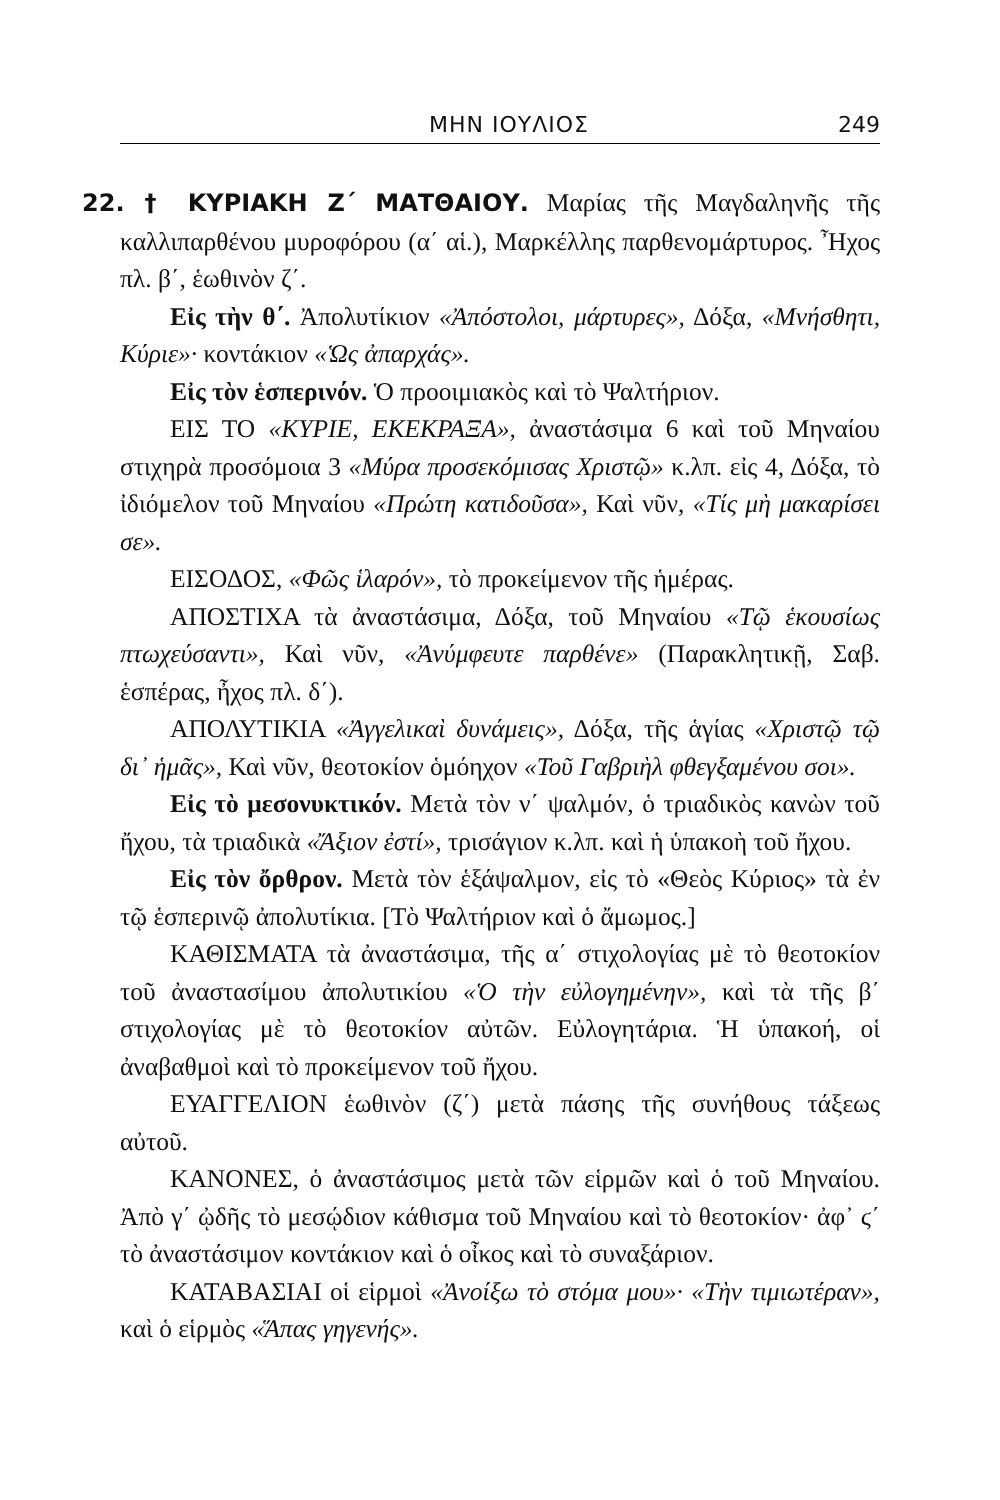ΜΗΝ ΙΟΥΛΙΟΣ 249
22. † ΚΥΡΙΑΚΗ Ζ΄ ΜΑΤΘΑΙΟΥ. Μαρίας τῆς Μαγδαληνῆς τῆς καλλιπαρθένου μυροφόρου (α΄ αἱ.), Μαρκέλλης παρθενομάρτυρος. Ἦχος πλ. β΄, ἑωθινὸν ζ΄.
Εἰς τὴν θ΄. Ἀπολυτίκιον «Ἀπόστολοι, μάρτυρες», Δόξα, «Μνήσθητι, Κύριε»· κοντάκιον «Ὡς ἀπαρχάς».
Εἰς τὸν ἑσπερινόν. Ὁ προοιμιακὸς καὶ τὸ Ψαλτήριον.
ΕΙΣ ΤΟ «ΚΥΡΙΕ, ΕΚΕΚΡΑΞΑ», ἀναστάσιμα 6 καὶ τοῦ Μηναίου στιχηρὰ προσόμοια 3 «Μύρα προσεκόμισας Χριστῷ» κ.λπ. εἰς 4, Δόξα, τὸ ἰδιόμελον τοῦ Μηναίου «Πρώτη κατιδοῦσα», Καὶ νῦν, «Τίς μὴ μακαρίσει σε».
ΕΙΣΟΔΟΣ, «Φῶς ἱλαρόν», τὸ προκείμενον τῆς ἡμέρας.
ΑΠΟΣΤΙΧΑ τὰ ἀναστάσιμα, Δόξα, τοῦ Μηναίου «Τῷ ἑκουσίως πτωχεύσαντι», Καὶ νῦν, «Ἀνύμφευτε παρθένε» (Παρακλητικῇ, Σαβ. ἑσπέρας, ἦχος πλ. δ΄).
ΑΠΟΛΥΤΙΚΙΑ «Ἀγγελικαὶ δυνάμεις», Δόξα, τῆς ἁγίας «Χριστῷ τῷ δι᾽ ἡμᾶς», Καὶ νῦν, θεοτοκίον ὁμόηχον «Τοῦ Γαβριὴλ φθεγξαμένου σοι».
Εἰς τὸ μεσονυκτικόν. Μετὰ τὸν ν΄ ψαλμόν, ὁ τριαδικὸς κανὼν τοῦ ἤχου, τὰ τριαδικὰ «Ἄξιον ἐστί», τρισάγιον κ.λπ. καὶ ἡ ὑπακοὴ τοῦ ἤχου.
Εἰς τὸν ὄρθρον. Μετὰ τὸν ἑξάψαλμον, εἰς τὸ «Θεὸς Κύριος» τὰ ἐν τῷ ἑσπερινῷ ἀπολυτίκια. [Τὸ Ψαλτήριον καὶ ὁ ἄμωμος.]
ΚΑΘΙΣΜΑΤΑ τὰ ἀναστάσιμα, τῆς α΄ στιχολογίας μὲ τὸ θεοτοκίον τοῦ ἀναστασίμου ἀπολυτικίου «Ὁ τὴν εὐλογημένην», καὶ τὰ τῆς β΄ στιχολογίας μὲ τὸ θεοτοκίον αὐτῶν. Εὐλογητάρια. Ἡ ὑπακοή, οἱ ἀναβαθμοὶ καὶ τὸ προκείμενον τοῦ ἤχου.
ΕΥΑΓΓΕΛΙΟΝ ἑωθινὸν (ζ΄) μετὰ πάσης τῆς συνήθους τάξεως αὐτοῦ.
ΚΑΝΟΝΕΣ, ὁ ἀναστάσιμος μετὰ τῶν εἱρμῶν καὶ ὁ τοῦ Μηναίου. Ἀπὸ γ΄ ᾠδῆς τὸ μεσῴδιον κάθισμα τοῦ Μηναίου καὶ τὸ θεοτοκίον· ἀφ᾽ ϛ΄ τὸ ἀναστάσιμον κοντάκιον καὶ ὁ οἶκος καὶ τὸ συναξάριον.
ΚΑΤΑΒΑΣΙΑΙ οἱ εἱρμοὶ «Ἀνοίξω τὸ στόμα μου»· «Τὴν τιμιωτέραν», καὶ ὁ εἱρμὸς «Ἅπας γηγενής».